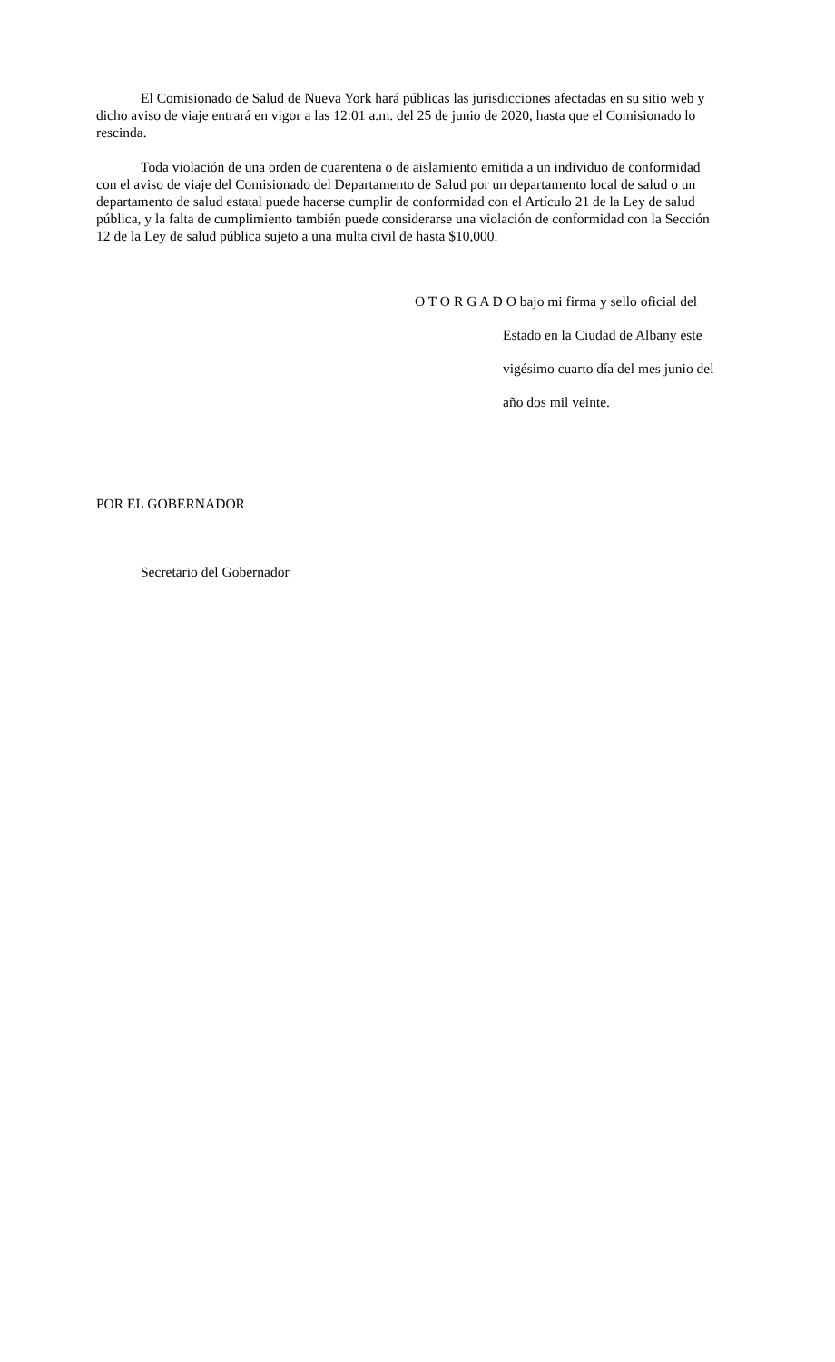El Comisionado de Salud de Nueva York hará públicas las jurisdicciones afectadas en su sitio web y dicho aviso de viaje entrará en vigor a las 12:01 a.m. del 25 de junio de 2020, hasta que el Comisionado lo rescinda.
Toda violación de una orden de cuarentena o de aislamiento emitida a un individuo de conformidad con el aviso de viaje del Comisionado del Departamento de Salud por un departamento local de salud o un departamento de salud estatal puede hacerse cumplir de conformidad con el Artículo 21 de la Ley de salud pública, y la falta de cumplimiento también puede considerarse una violación de conformidad con la Sección 12 de la Ley de salud pública sujeto a una multa civil de hasta $10,000.
O T O R G A D O bajo mi firma y sello oficial del
Estado en la Ciudad de Albany este
vigésimo cuarto día del mes junio del
año dos mil veinte.
POR EL GOBERNADOR
Secretario del Gobernador